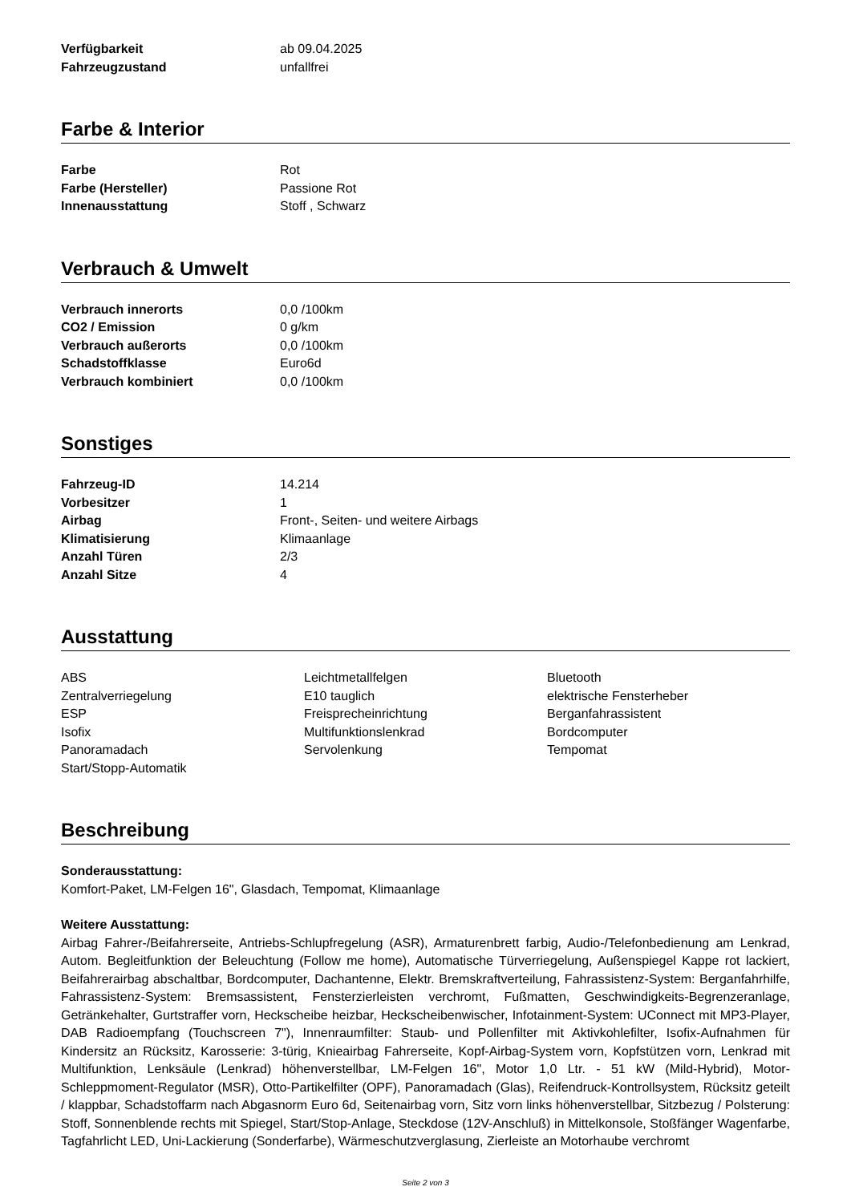| Verfügbarkeit | ab 09.04.2025 |
| Fahrzeugzustand | unfallfrei |
Farbe & Interior
| Farbe | Rot |
| Farbe (Hersteller) | Passione Rot |
| Innenausstattung | Stoff , Schwarz |
Verbrauch & Umwelt
| Verbrauch innerorts | 0,0 /100km |
| CO2 / Emission | 0 g/km |
| Verbrauch außerorts | 0,0 /100km |
| Schadstoffklasse | Euro6d |
| Verbrauch kombiniert | 0,0 /100km |
Sonstiges
| Fahrzeug-ID | 14.214 |
| Vorbesitzer | 1 |
| Airbag | Front-, Seiten- und weitere Airbags |
| Klimatisierung | Klimaanlage |
| Anzahl Türen | 2/3 |
| Anzahl Sitze | 4 |
Ausstattung
| ABS | Leichtmetallfelgen | Bluetooth |
| Zentralverriegelung | E10 tauglich | elektrische Fensterheber |
| ESP | Freisprecheinrichtung | Berganfahrassistent |
| Isofix | Multifunktionslenkrad | Bordcomputer |
| Panoramadach | Servolenkung | Tempomat |
| Start/Stopp-Automatik | | |
Beschreibung
Sonderausstattung:
Komfort-Paket, LM-Felgen 16", Glasdach, Tempomat, Klimaanlage
Weitere Ausstattung:
Airbag Fahrer-/Beifahrerseite, Antriebs-Schlupfregelung (ASR), Armaturenbrett farbig, Audio-/Telefonbedienung am Lenkrad, Autom. Begleitfunktion der Beleuchtung (Follow me home), Automatische Türverriegelung, Außenspiegel Kappe rot lackiert, Beifahrerairbag abschaltbar, Bordcomputer, Dachantenne, Elektr. Bremskraftverteilung, Fahrassistenz-System: Berganfahrhilfe, Fahrassistenz-System: Bremsassistent, Fensterzierleisten verchromt, Fußmatten, Geschwindigkeits-Begrenzeranlage, Getränkehalter, Gurtstraffer vorn, Heckscheibe heizbar, Heckscheibenwischer, Infotainment-System: UConnect mit MP3-Player, DAB Radioempfang (Touchscreen 7"), Innenraumfilter: Staub- und Pollenfilter mit Aktivkohlefilter, Isofix-Aufnahmen für Kindersitz an Rücksitz, Karosserie: 3-türig, Knieairbag Fahrerseite, Kopf-Airbag-System vorn, Kopfstützen vorn, Lenkrad mit Multifunktion, Lenksäule (Lenkrad) höhenverstellbar, LM-Felgen 16", Motor 1,0 Ltr. - 51 kW (Mild-Hybrid), Motor-Schleppmoment-Regulator (MSR), Otto-Partikelfilter (OPF), Panoramadach (Glas), Reifendruck-Kontrollsystem, Rücksitz geteilt / klappbar, Schadstoffarm nach Abgasnorm Euro 6d, Seitenairbag vorn, Sitz vorn links höhenverstellbar, Sitzbezug / Polsterung: Stoff, Sonnenblende rechts mit Spiegel, Start/Stop-Anlage, Steckdose (12V-Anschluß) in Mittelkonsole, Stoßfänger Wagenfarbe, Tagfahrlicht LED, Uni-Lackierung (Sonderfarbe), Wärmeschutzverglasung, Zierleiste an Motorhaube verchromt
Seite 2 von 3